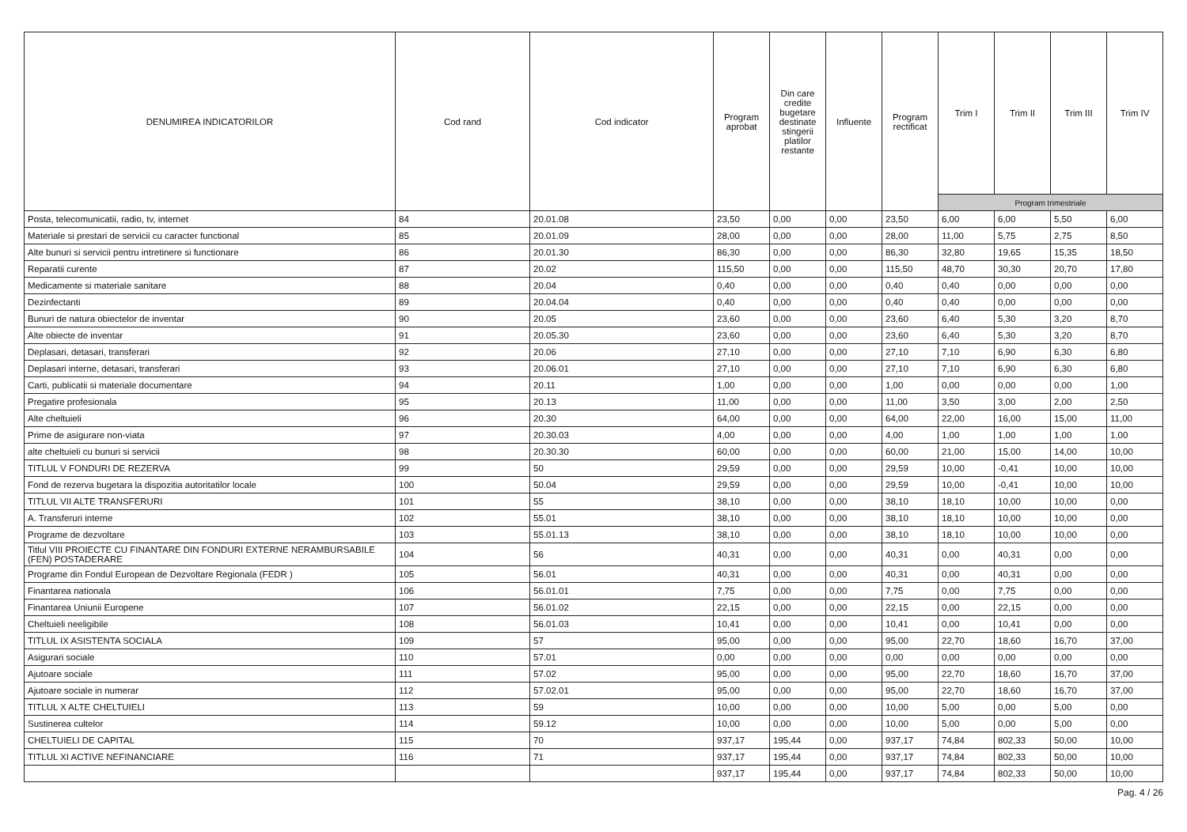| DENUMIREA INDICATORILOR | Cod rand | Cod indicator | Program aprobat | Din care credite bugetare destinate stingerii platilor restante | Influente | Program rectificat | Trim I | Trim II | Trim III | Trim IV |
| --- | --- | --- | --- | --- | --- | --- | --- | --- | --- | --- |
| | | | | | | | Program trimestriale | | | |
| Posta, telecomunicatii, radio, tv, internet | 84 | 20.01.08 | 23,50 | 0,00 | 0,00 | 23,50 | 6,00 | 6,00 | 5,50 | 6,00 |
| Materiale si prestari de servicii cu caracter functional | 85 | 20.01.09 | 28,00 | 0,00 | 0,00 | 28,00 | 11,00 | 5,75 | 2,75 | 8,50 |
| Alte bunuri si servicii pentru intretinere si functionare | 86 | 20.01.30 | 86,30 | 0,00 | 0,00 | 86,30 | 32,80 | 19,65 | 15,35 | 18,50 |
| Reparatii curente | 87 | 20.02 | 115,50 | 0,00 | 0,00 | 115,50 | 48,70 | 30,30 | 20,70 | 17,80 |
| Medicamente si materiale sanitare | 88 | 20.04 | 0,40 | 0,00 | 0,00 | 0,40 | 0,40 | 0,00 | 0,00 | 0,00 |
| Dezinfectanti | 89 | 20.04.04 | 0,40 | 0,00 | 0,00 | 0,40 | 0,40 | 0,00 | 0,00 | 0,00 |
| Bunuri de natura obiectelor de inventar | 90 | 20.05 | 23,60 | 0,00 | 0,00 | 23,60 | 6,40 | 5,30 | 3,20 | 8,70 |
| Alte obiecte de inventar | 91 | 20.05.30 | 23,60 | 0,00 | 0,00 | 23,60 | 6,40 | 5,30 | 3,20 | 8,70 |
| Deplasari, detasari, transferari | 92 | 20.06 | 27,10 | 0,00 | 0,00 | 27,10 | 7,10 | 6,90 | 6,30 | 6,80 |
| Deplasari interne, detasari, transferari | 93 | 20.06.01 | 27,10 | 0,00 | 0,00 | 27,10 | 7,10 | 6,90 | 6,30 | 6,80 |
| Carti, publicatii si materiale documentare | 94 | 20.11 | 1,00 | 0,00 | 0,00 | 1,00 | 0,00 | 0,00 | 0,00 | 1,00 |
| Pregatire profesionala | 95 | 20.13 | 11,00 | 0,00 | 0,00 | 11,00 | 3,50 | 3,00 | 2,00 | 2,50 |
| Alte cheltuieli | 96 | 20.30 | 64,00 | 0,00 | 0,00 | 64,00 | 22,00 | 16,00 | 15,00 | 11,00 |
| Prime de asigurare non-viata | 97 | 20.30.03 | 4,00 | 0,00 | 0,00 | 4,00 | 1,00 | 1,00 | 1,00 | 1,00 |
| alte cheltuieli cu bunuri si servicii | 98 | 20.30.30 | 60,00 | 0,00 | 0,00 | 60,00 | 21,00 | 15,00 | 14,00 | 10,00 |
| TITLUL V FONDURI DE REZERVA | 99 | 50 | 29,59 | 0,00 | 0,00 | 29,59 | 10,00 | -0,41 | 10,00 | 10,00 |
| Fond de rezerva bugetara la dispozitia autoritatilor locale | 100 | 50.04 | 29,59 | 0,00 | 0,00 | 29,59 | 10,00 | -0,41 | 10,00 | 10,00 |
| TITLUL VII ALTE TRANSFERURI | 101 | 55 | 38,10 | 0,00 | 0,00 | 38,10 | 18,10 | 10,00 | 10,00 | 0,00 |
| A. Transferuri interne | 102 | 55.01 | 38,10 | 0,00 | 0,00 | 38,10 | 18,10 | 10,00 | 10,00 | 0,00 |
| Programe de dezvoltare | 103 | 55.01.13 | 38,10 | 0,00 | 0,00 | 38,10 | 18,10 | 10,00 | 10,00 | 0,00 |
| Titlul VIII PROIECTE CU FINANTARE DIN FONDURI EXTERNE NERAMBURSABILE (FEN) POSTADERARE | 104 | 56 | 40,31 | 0,00 | 0,00 | 40,31 | 0,00 | 40,31 | 0,00 | 0,00 |
| Programe din Fondul European de Dezvoltare Regionala (FEDR ) | 105 | 56.01 | 40,31 | 0,00 | 0,00 | 40,31 | 0,00 | 40,31 | 0,00 | 0,00 |
| Finantarea nationala | 106 | 56.01.01 | 7,75 | 0,00 | 0,00 | 7,75 | 0,00 | 7,75 | 0,00 | 0,00 |
| Finantarea Uniunii Europene | 107 | 56.01.02 | 22,15 | 0,00 | 0,00 | 22,15 | 0,00 | 22,15 | 0,00 | 0,00 |
| Cheltuieli neeligibile | 108 | 56.01.03 | 10,41 | 0,00 | 0,00 | 10,41 | 0,00 | 10,41 | 0,00 | 0,00 |
| TITLUL IX ASISTENTA SOCIALA | 109 | 57 | 95,00 | 0,00 | 0,00 | 95,00 | 22,70 | 18,60 | 16,70 | 37,00 |
| Asigurari sociale | 110 | 57.01 | 0,00 | 0,00 | 0,00 | 0,00 | 0,00 | 0,00 | 0,00 | 0,00 |
| Ajutoare sociale | 111 | 57.02 | 95,00 | 0,00 | 0,00 | 95,00 | 22,70 | 18,60 | 16,70 | 37,00 |
| Ajutoare sociale in numerar | 112 | 57.02.01 | 95,00 | 0,00 | 0,00 | 95,00 | 22,70 | 18,60 | 16,70 | 37,00 |
| TITLUL X ALTE CHELTUIELI | 113 | 59 | 10,00 | 0,00 | 0,00 | 10,00 | 5,00 | 0,00 | 5,00 | 0,00 |
| Sustinerea cultelor | 114 | 59.12 | 10,00 | 0,00 | 0,00 | 10,00 | 5,00 | 0,00 | 5,00 | 0,00 |
| CHELTUIELI DE CAPITAL | 115 | 70 | 937,17 | 195,44 | 0,00 | 937,17 | 74,84 | 802,33 | 50,00 | 10,00 |
| TITLUL XI ACTIVE NEFINANCIARE | 116 | 71 | 937,17 | 195,44 | 0,00 | 937,17 | 74,84 | 802,33 | 50,00 | 10,00 |
| | | | 937,17 | 195,44 | 0,00 | 937,17 | 74,84 | 802,33 | 50,00 | 10,00 |
Pag. 4 / 26